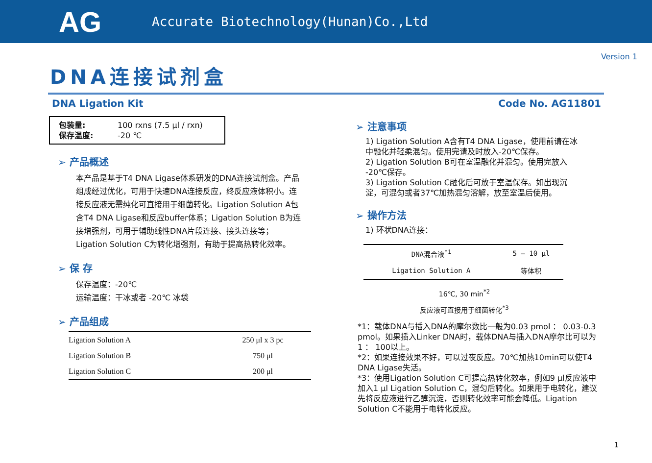AG
Accurate Biotechnology(Hunan)Co.,Ltd
Version 1
DNA连接试剂盒
DNA Ligation Kit Code No. AG11801
包装量: 100 rxns (7.5 μl / rxn)
保存温度: -20 ℃
➢ 产品概述
本产品是基于T4 DNA Ligase体系研发的DNA连接试剂盒。产品组成经过优化，可用于快速DNA连接反应，终反应液体积小。连接反应液无需纯化可直接用于细菌转化。Ligation Solution A包含T4 DNA Ligase和反应buffer体系；Ligation Solution B为连接增强剂，可用于辅助线性DNA片段连接、接头连接等；Ligation Solution C为转化增强剂，有助于提高热转化效率。
➢ 保 存
保存温度：-20℃
运输温度：干冰或者 -20℃ 冰袋
➢ 产品组成
| Ligation Solution A | 250 μl x 3 pc |
| Ligation Solution B | 750 μl |
| Ligation Solution C | 200 μl |
➢ 注意事项
1) Ligation Solution A含有T4 DNA Ligase，使用前请在冰中融化并轻柔混匀。使用完请及时放入-20℃保存。
2) Ligation Solution B可在室温融化并混匀。使用完放入 -20℃保存。
3) Ligation Solution C融化后可放于室温保存。如出现沉淀，可混匀或者37℃加热混匀溶解，放至室温后使用。
➢ 操作方法
1) 环状DNA连接：
| DNA混合液<sup>*1</sup> | 5 – 10 μl |
| Ligation Solution A | 等体积 |
16℃, 30 min<sup>*2</sup>
反应液可直接用于细菌转化<sup>*3</sup>
*1：载体DNA与插入DNA的摩尔数比一般为0.03 pmol ： 0.03-0.3 pmol。如果插入Linker DNA时，载体DNA与插入DNA摩尔比可以为1 ： 100以上。
*2：如果连接效果不好，可以过夜反应。70℃加热10min可以使T4 DNA Ligase失活。
*3：使用Ligation Solution C可提高热转化效率，例如9 μl反应液中加入1 μl Ligation Solution C，混匀后转化。如果用于电转化，建议先将反应液进行乙醇沉淀，否则转化效率可能会降低。Ligation Solution C不能用于电转化反应。
1